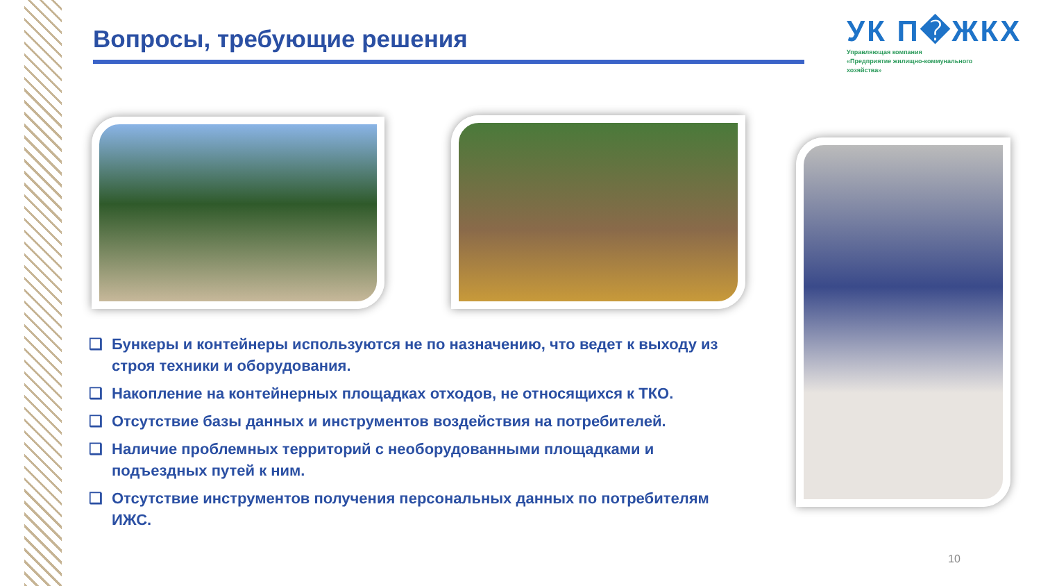Вопросы, требующие решения
УК П�ЖКХ
Управляющая компания
«Предприятие жилищно-коммунального
хозяйства»
❑ Бункеры и контейнеры используются не по назначению, что ведет к выходу из строя техники и оборудования.
❑ Накопление на контейнерных площадках отходов, не относящихся к ТКО.
❑ Отсутствие базы данных и инструментов воздействия на потребителей.
❑ Наличие проблемных территорий с необорудованными площадками и подъездных путей к ним.
❑ Отсутствие инструментов получения персональных данных по потребителям ИЖС.
10